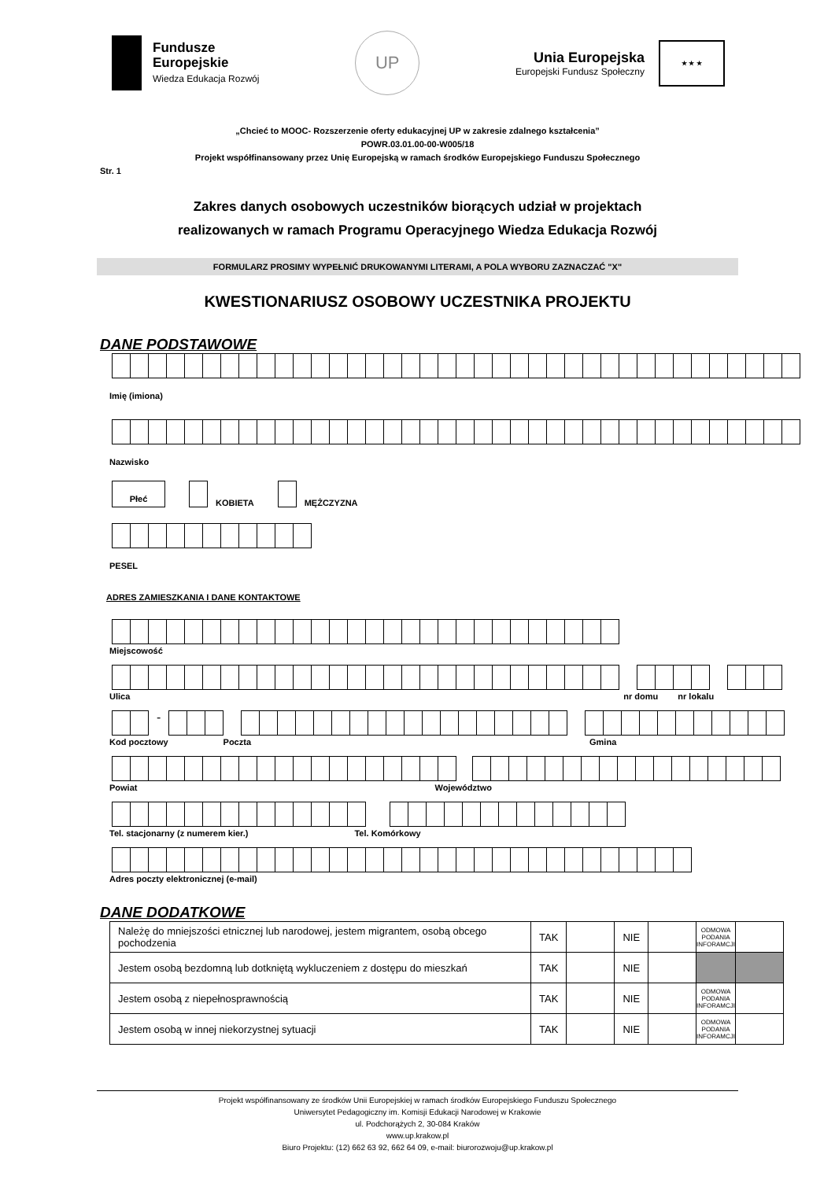Fundusze
Europejskie
Wiedza Edukacja Rozwój
UP
Unia Europejska
Europejski Fundusz Społeczny
★ ★ ★
„Chcieć to MOOC- Rozszerzenie oferty edukacyjnej UP w zakresie zdalnego kształcenia”
POWR.03.01.00-00-W005/18
Projekt współfinansowany przez Unię Europejską w ramach środków Europejskiego Funduszu Społecznego
Str. 1
Zakres danych osobowych uczestników biorących udział w projektach
realizowanych w ramach Programu Operacyjnego Wiedza Edukacja Rozwój
FORMULARZ PROSIMY WYPEŁNIĆ DRUKOWANYMI LITERAMI, A POLA WYBORU ZAZNACZAĆ "X"
KWESTIONARIUSZ OSOBOWY UCZESTNIKA PROJEKTU
DANE PODSTAWOWE
Imię (imiona)
Nazwisko
Płeć
KOBIETA
MĘŻCZYZNA
PESEL
ADRES ZAMIESZKANIA I DANE KONTAKTOWE
Miejscowość
Ulica nr domu nr lokalu
-
Kod pocztowy Poczta Gmina
Powiat Województwo
Tel. stacjonarny (z numerem kier.) Tel. Komórkowy
Adres poczty elektronicznej (e-mail)
DANE DODATKOWE
| Należę do mniejszości etnicznej lub narodowej, jestem migrantem, osobą obcego pochodzenia | TAK | | NIE | | ODMOWA PODANIA INFORAMCJI | |
| Jestem osobą bezdomną lub dotkniętą wykluczeniem z dostępu do mieszkań | TAK | | NIE | | | |
| Jestem osobą z niepełnosprawnością | TAK | | NIE | | ODMOWA PODANIA INFORAMCJI | |
| Jestem osobą w innej niekorzystnej sytuacji | TAK | | NIE | | ODMOWA PODANIA INFORAMCJI | |
Projekt współfinansowany ze środków Unii Europejskiej w ramach środków Europejskiego Funduszu Społecznego
Uniwersytet Pedagogiczny im. Komisji Edukacji Narodowej w Krakowie
ul. Podchorążych 2, 30-084 Kraków
www.up.krakow.pl
Biuro Projektu: (12) 662 63 92, 662 64 09, e-mail: biurorozwoju@up.krakow.pl